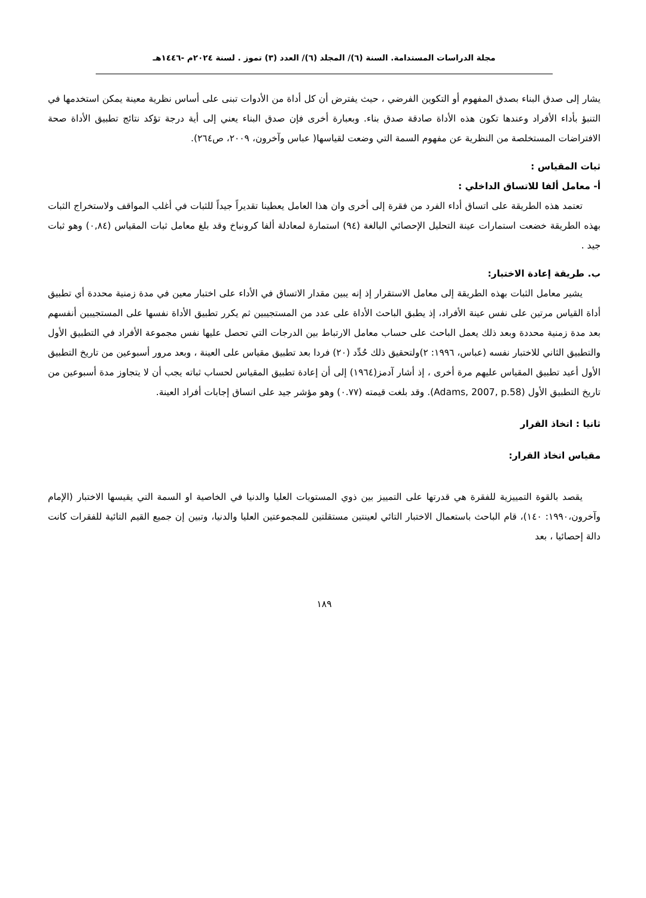مجلة الدراسات المستدامة. السنة (٦)/ المجلد (٦)/ العدد (٣) تموز . لسنة ٢٠٢٤م -١٤٤٦هـ
يشار إلى صدق البناء بصدق المفهوم أو التكوين الفرضي ، حيث يفترض أن كل أداة من الأدوات تبنى على أساس نظرية معينة يمكن استخدمها في التنبؤ بأداء الأفراد وعندها تكون هذه الأداة صادقة صدق بناء. وبعبارة أخرى فإن صدق البناء يعني إلى أية درجة تؤكد نتائج تطبيق الأداة صحة الافتراضات المستخلصة من النظرية عن مفهوم السمة التي وضعت لقياسها( عباس وآخرون، ٢٠٠٩، ص٢٦٤).
ثبات المقياس :
أ- معامل ألفا للاتساق الداخلي :
تعتمد هذه الطريقة على اتساق أداء الفرد من فقرة إلى أخرى وان هذا العامل يعطينا تقديراً جيداً للثبات في أغلب المواقف ولاستخراج الثبات بهذه الطريقة خضعت استمارات عينة التحليل الإحصائي البالغة (٩٤) استمارة لمعادلة ألفا كرونباخ وقد بلغ معامل ثبات المقياس (٠,٨٤) وهو ثبات جيد .
ب. طريقة إعادة الاختبار:
يشير معامل الثبات بهذه الطريقة إلى معامل الاستقرار إذ إنه يبين مقدار الاتساق في الأداء على اختبار معين في مدة زمنية محددة أي تطبيق أداة القياس مرتين على نفس عينة الأفراد، إذ يطبق الباحث الأداة على عدد من المستجيبين ثم يكرر تطبيق الأداة نفسها على المستجيبين أنفسهم بعد مدة زمنية محددة وبعد ذلك يعمل الباحث على حساب معامل الارتباط بين الدرجات التي تحصل عليها نفس مجموعة الأفراد في التطبيق الأول والتطبيق الثاني للاختبار نفسه (عباس، ١٩٩٦: ٢)ولتحقيق ذلك حُدِّد (٢٠) فردا بعد تطبيق مقياس على العينة ، وبعد مرور أسبوعين من تاريخ التطبيق الأول أعيد تطبيق المقياس عليهم مرة أخرى ، إذ أشار آدمز(١٩٦٤) إلى أن إعادة تطبيق المقياس لحساب ثباته يجب أن لا يتجاوز مدة أسبوعين من تاريخ التطبيق الأول (Adams, 2007, p.58). وقد بلغت قيمته (٠.٧٧) وهو مؤشر جيد على اتساق إجابات أفراد العينة.
ثانيا : اتخاذ القرار
مقياس اتخاذ القرار:
يقصد بالقوة التمييزية للفقرة هي قدرتها على التمييز بين ذوي المستويات العليا والدنيا في الخاصية او السمة التي يقيسها الاختبار (الإمام وآخرون،١٩٩٠: ١٤٠)، قام الباحث باستعمال الاختبار التائي لعينتين مستقلتين للمجموعتين العليا والدنيا، وتبين إن جميع القيم التائية للفقرات كانت دالة إحصائيا ، بعد
١٨٩